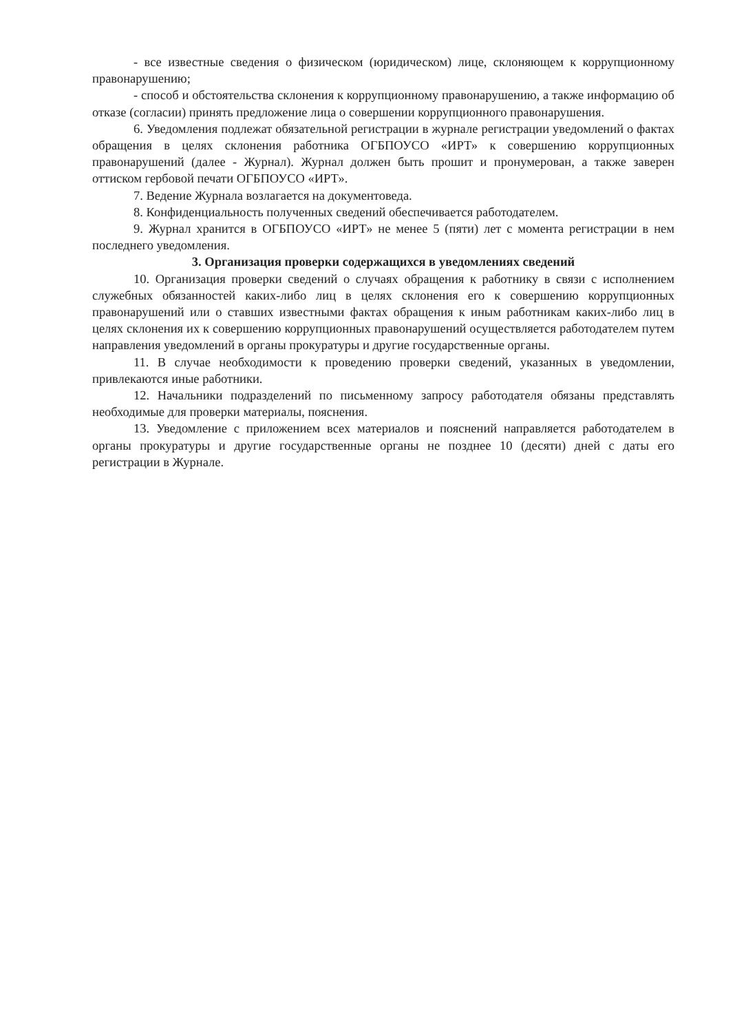- все известные сведения о физическом (юридическом) лице, склоняющем к коррупционному правонарушению;
- способ и обстоятельства склонения к коррупционному правонарушению, а также информацию об отказе (согласии) принять предложение лица о совершении коррупционного правонарушения.
6. Уведомления подлежат обязательной регистрации в журнале регистрации уведомлений о фактах обращения в целях склонения работника ОГБПОУСО «ИРТ» к совершению коррупционных правонарушений (далее - Журнал). Журнал должен быть прошит и пронумерован, а также заверен оттиском гербовой печати ОГБПОУСО «ИРТ».
7. Ведение Журнала возлагается на документоведа.
8. Конфиденциальность полученных сведений обеспечивается работодателем.
9. Журнал хранится в ОГБПОУСО «ИРТ» не менее 5 (пяти) лет с момента регистрации в нем последнего уведомления.
3. Организация проверки содержащихся в уведомлениях сведений
10. Организация проверки сведений о случаях обращения к работнику в связи с исполнением служебных обязанностей каких-либо лиц в целях склонения его к совершению коррупционных правонарушений или о ставших известными фактах обращения к иным работникам каких-либо лиц в целях склонения их к совершению коррупционных правонарушений осуществляется работодателем путем направления уведомлений в органы прокуратуры и другие государственные органы.
11. В случае необходимости к проведению проверки сведений, указанных в уведомлении, привлекаются иные работники.
12. Начальники подразделений по письменному запросу работодателя обязаны представлять необходимые для проверки материалы, пояснения.
13. Уведомление с приложением всех материалов и пояснений направляется работодателем в органы прокуратуры и другие государственные органы не позднее 10 (десяти) дней с даты его регистрации в Журнале.